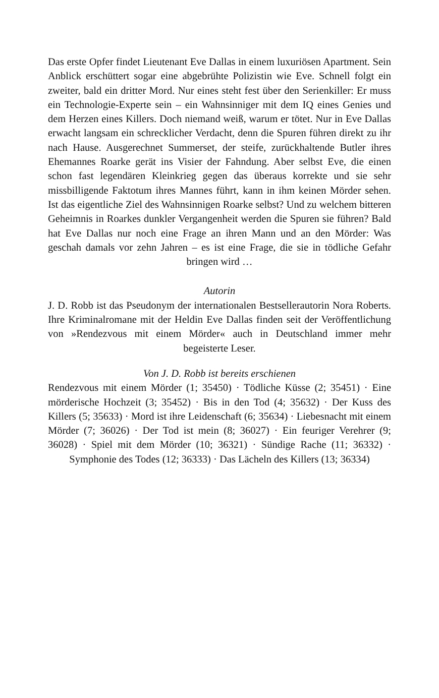Das erste Opfer findet Lieutenant Eve Dallas in einem luxuriösen Apartment. Sein Anblick erschüttert sogar eine abgebrühte Polizistin wie Eve. Schnell folgt ein zweiter, bald ein dritter Mord. Nur eines steht fest über den Serienkiller: Er muss ein Technologie-Experte sein – ein Wahnsinniger mit dem IQ eines Genies und dem Herzen eines Killers. Doch niemand weiß, warum er tötet. Nur in Eve Dallas erwacht langsam ein schrecklicher Verdacht, denn die Spuren führen direkt zu ihr nach Hause. Ausgerechnet Summerset, der steife, zurückhaltende Butler ihres Ehemannes Roarke gerät ins Visier der Fahndung. Aber selbst Eve, die einen schon fast legendären Kleinkrieg gegen das überaus korrekte und sie sehr missbilligende Faktotum ihres Mannes führt, kann in ihm keinen Mörder sehen. Ist das eigentliche Ziel des Wahnsinnigen Roarke selbst? Und zu welchem bitteren Geheimnis in Roarkes dunkler Vergangenheit werden die Spuren sie führen? Bald hat Eve Dallas nur noch eine Frage an ihren Mann und an den Mörder: Was geschah damals vor zehn Jahren – es ist eine Frage, die sie in tödliche Gefahr bringen wird …
Autorin
J. D. Robb ist das Pseudonym der internationalen Bestsellerautorin Nora Roberts. Ihre Kriminalromane mit der Heldin Eve Dallas finden seit der Veröffentlichung von »Rendezvous mit einem Mörder« auch in Deutschland immer mehr begeisterte Leser.
Von J. D. Robb ist bereits erschienen
Rendezvous mit einem Mörder (1; 35450) · Tödliche Küsse (2; 35451) · Eine mörderische Hochzeit (3; 35452) · Bis in den Tod (4; 35632) · Der Kuss des Killers (5; 35633) · Mord ist ihre Leidenschaft (6; 35634) · Liebesnacht mit einem Mörder (7; 36026) · Der Tod ist mein (8; 36027) · Ein feuriger Verehrer (9; 36028) · Spiel mit dem Mörder (10; 36321) · Sündige Rache (11; 36332) · Symphonie des Todes (12; 36333) · Das Lächeln des Killers (13; 36334)